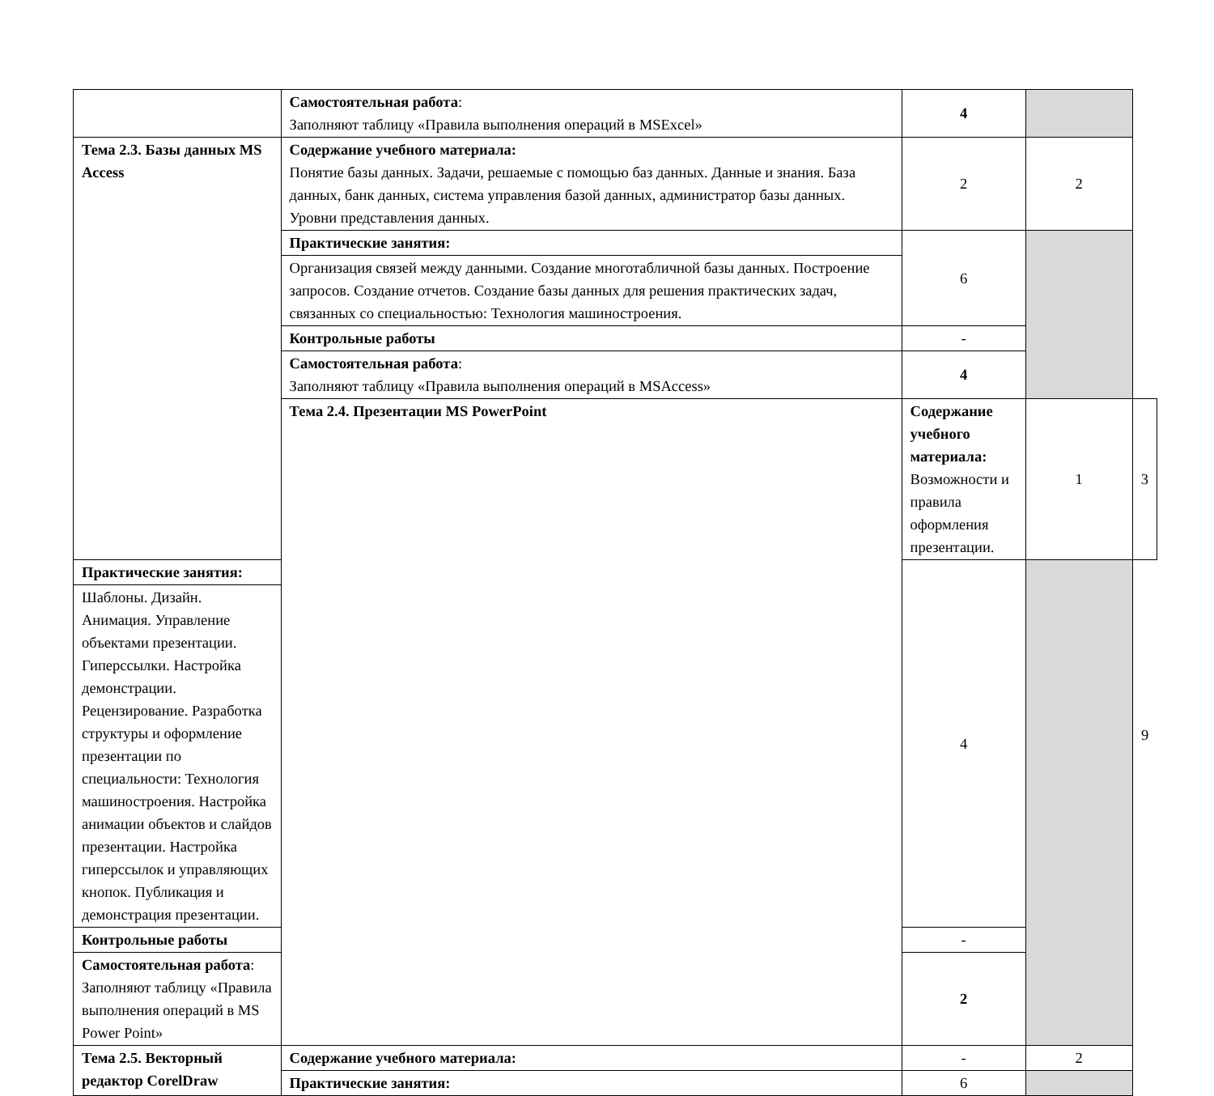| | Самостоятельная работа : Заполняют таблицу «Правила выполнения операций в MSExcel» | 4 | | |
| Тема 2.3. Базы данных MS Access | Содержание учебного материала: Понятие базы данных. Задачи, решаемые с помощью баз данных. Данные и знания. База данных, банк данных, система управления базой данных, администратор базы данных. Уровни представления данных. | 2 | 2 | |
| | Практические занятия: | 6 | | |
| | Организация связей между данными. Создание многотабличной базы данных. Построение запросов. Создание отчетов. Создание базы данных для решения практических задач, связанных со специальностью: Технология машиностроения. | | | |
| | Контрольные работы | - | | |
| | Самостоятельная работа : Заполняют таблицу «Правила выполнения операций в MSAccess» | 4 | | |
| | Тема 2.4. Презентации MS PowerPoint | Содержание учебного материала: Возможности и правила оформления презентации. | 1 | 3 |
| Практические занятия: | | 4 | | |
| Шаблоны. Дизайн. Анимация. Управление объектами презентации. Гиперссылки. Настройка демонстрации. Рецензирование. Разработка структуры и оформление презентации по специальности: Технология машиностроения. Настройка анимации объектов и слайдов презентации. Настройка гиперссылок и управляющих кнопок. Публикация и демонстрация презентации. | | | | |
| Контрольные работы | | - | | |
| Самостоятельная работа : Заполняют таблицу «Правила выполнения операций в MS Power Point» | | 2 | | |
| Тема 2.5. Векторный редактор CorelDraw | Содержание учебного материала: | - | 2 | |
| | Практические занятия: | 6 | | |
9